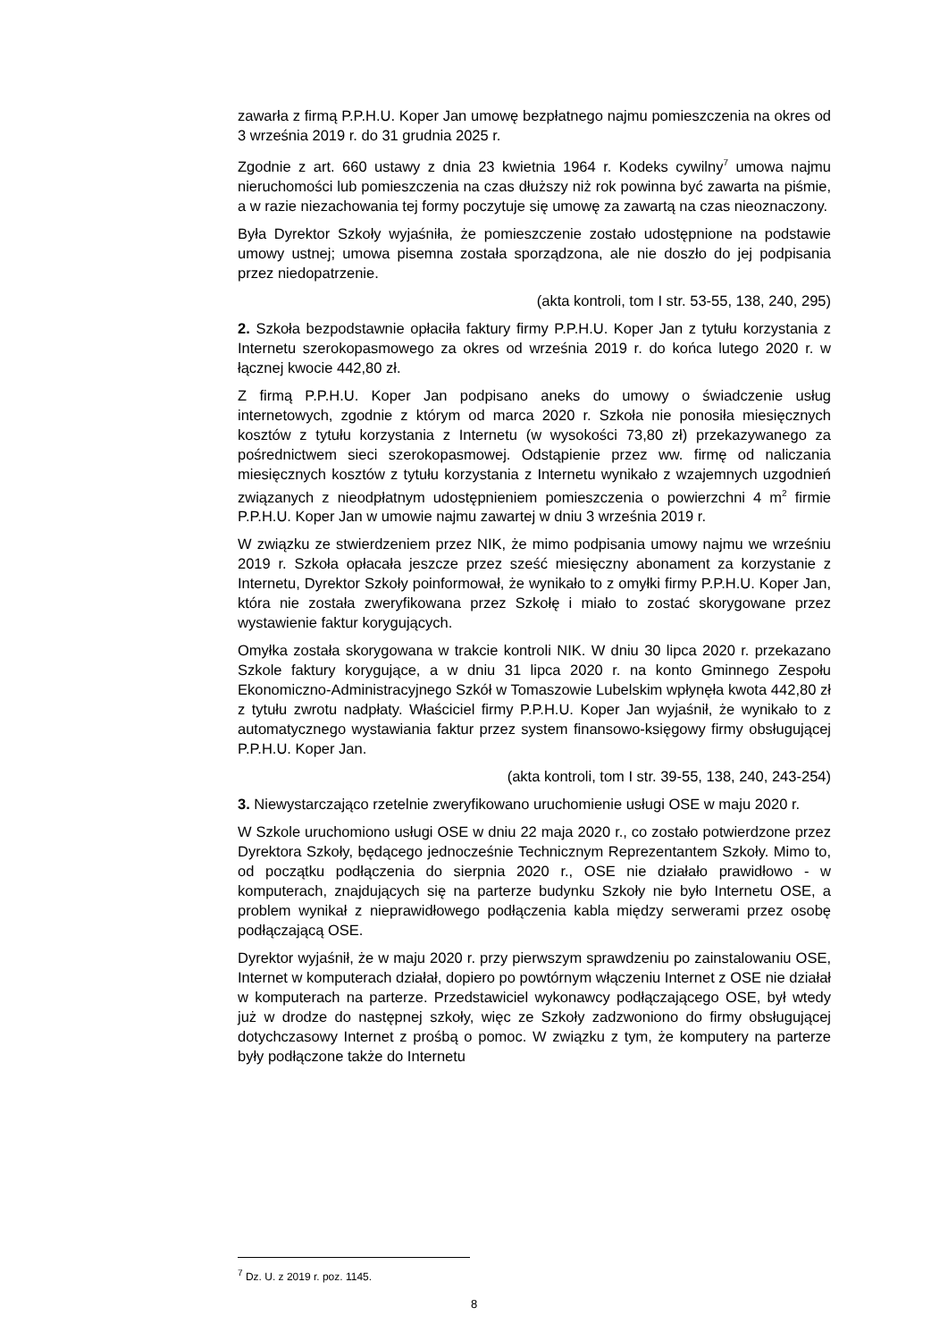zawarła z firmą P.P.H.U. Koper Jan umowę bezpłatnego najmu pomieszczenia na okres od 3 września 2019 r. do 31 grudnia 2025 r.
Zgodnie z art. 660 ustawy z dnia 23 kwietnia 1964 r. Kodeks cywilny<sup>7</sup> umowa najmu nieruchomości lub pomieszczenia na czas dłuższy niż rok powinna być zawarta na piśmie, a w razie niezachowania tej formy poczytuje się umowę za zawartą na czas nieoznaczony.
Była Dyrektor Szkoły wyjaśniła, że pomieszczenie zostało udostępnione na podstawie umowy ustnej; umowa pisemna została sporządzona, ale nie doszło do jej podpisania przez niedopatrzenie.
(akta kontroli, tom I str. 53-55, 138, 240, 295)
2. Szkoła bezpodstawnie opłaciła faktury firmy P.P.H.U. Koper Jan z tytułu korzystania z Internetu szerokopasmowego za okres od września 2019 r. do końca lutego 2020 r. w łącznej kwocie 442,80 zł.
Z firmą P.P.H.U. Koper Jan podpisano aneks do umowy o świadczenie usług internetowych, zgodnie z którym od marca 2020 r. Szkoła nie ponosiła miesięcznych kosztów z tytułu korzystania z Internetu (w wysokości 73,80 zł) przekazywanego za pośrednictwem sieci szerokopasmowej. Odstąpienie przez ww. firmę od naliczania miesięcznych kosztów z tytułu korzystania z Internetu wynikało z wzajemnych uzgodnień związanych z nieodpłatnym udostępnieniem pomieszczenia o powierzchni 4 m<sup>2</sup> firmie P.P.H.U. Koper Jan w umowie najmu zawartej w dniu 3 września 2019 r.
W związku ze stwierdzeniem przez NIK, że mimo podpisania umowy najmu we wrześniu 2019 r. Szkoła opłacała jeszcze przez sześć miesięczny abonament za korzystanie z Internetu, Dyrektor Szkoły poinformował, że wynikało to z omyłki firmy P.P.H.U. Koper Jan, która nie została zweryfikowana przez Szkołę i miało to zostać skorygowane przez wystawienie faktur korygujących.
Omyłka została skorygowana w trakcie kontroli NIK. W dniu 30 lipca 2020 r. przekazano Szkole faktury korygujące, a w dniu 31 lipca 2020 r. na konto Gminnego Zespołu Ekonomiczno-Administracyjnego Szkół w Tomaszowie Lubelskim wpłynęła kwota 442,80 zł z tytułu zwrotu nadpłaty. Właściciel firmy P.P.H.U. Koper Jan wyjaśnił, że wynikało to z automatycznego wystawiania faktur przez system finansowo-księgowy firmy obsługującej P.P.H.U. Koper Jan.
(akta kontroli, tom I str. 39-55, 138, 240, 243-254)
3. Niewystarczająco rzetelnie zweryfikowano uruchomienie usługi OSE w maju 2020 r.
W Szkole uruchomiono usługi OSE w dniu 22 maja 2020 r., co zostało potwierdzone przez Dyrektora Szkoły, będącego jednocześnie Technicznym Reprezentantem Szkoły. Mimo to, od początku podłączenia do sierpnia 2020 r., OSE nie działało prawidłowo - w komputerach, znajdujących się na parterze budynku Szkoły nie było Internetu OSE, a problem wynikał z nieprawidłowego podłączenia kabla między serwerami przez osobę podłączającą OSE.
Dyrektor wyjaśnił, że w maju 2020 r. przy pierwszym sprawdzeniu po zainstalowaniu OSE, Internet w komputerach działał, dopiero po powtórnym włączeniu Internet z OSE nie działał w komputerach na parterze. Przedstawiciel wykonawcy podłączającego OSE, był wtedy już w drodze do następnej szkoły, więc ze Szkoły zadzwoniono do firmy obsługującej dotychczasowy Internet z prośbą o pomoc. W związku z tym, że komputery na parterze były podłączone także do Internetu
<sup>7</sup> Dz. U. z 2019 r. poz. 1145.
8